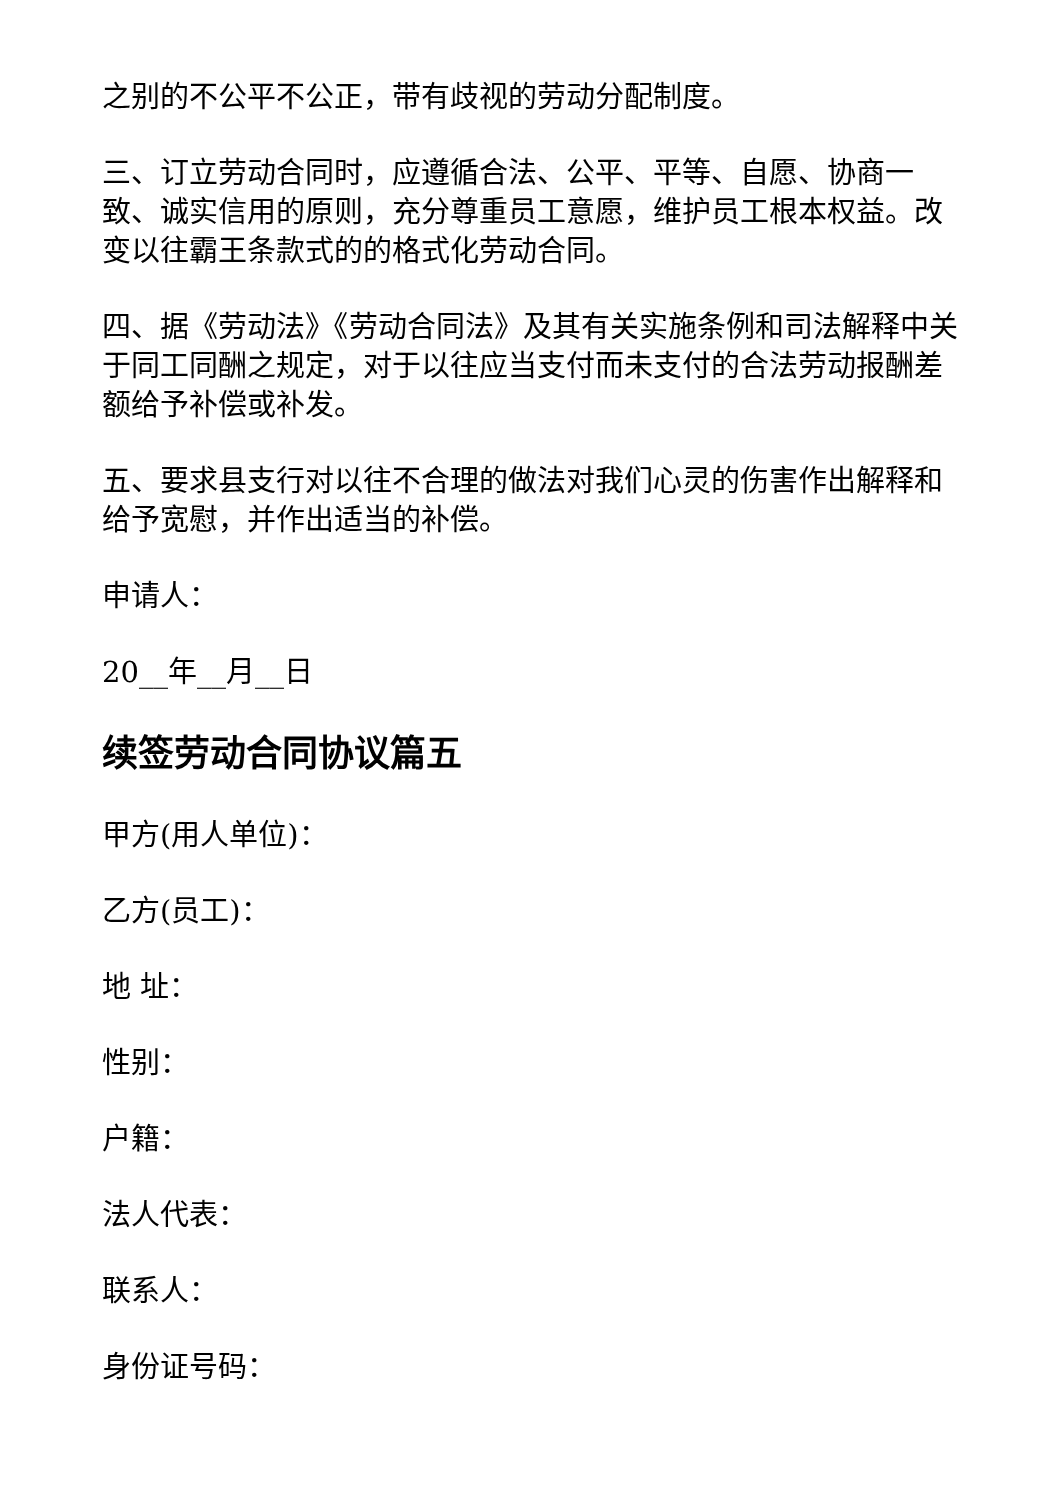之别的不公平不公正，带有歧视的劳动分配制度。
三、订立劳动合同时，应遵循合法、公平、平等、自愿、协商一致、诚实信用的原则，充分尊重员工意愿，维护员工根本权益。改变以往霸王条款式的的格式化劳动合同。
四、据《劳动法》《劳动合同法》及其有关实施条例和司法解释中关于同工同酬之规定，对于以往应当支付而未支付的合法劳动报酬差额给予补偿或补发。
五、要求县支行对以往不合理的做法对我们心灵的伤害作出解释和给予宽慰，并作出适当的补偿。
申请人：
20__年__月__日
续签劳动合同协议篇五
甲方(用人单位)：
乙方(员工)：
地 址：
性别：
户籍：
法人代表：
联系人：
身份证号码：